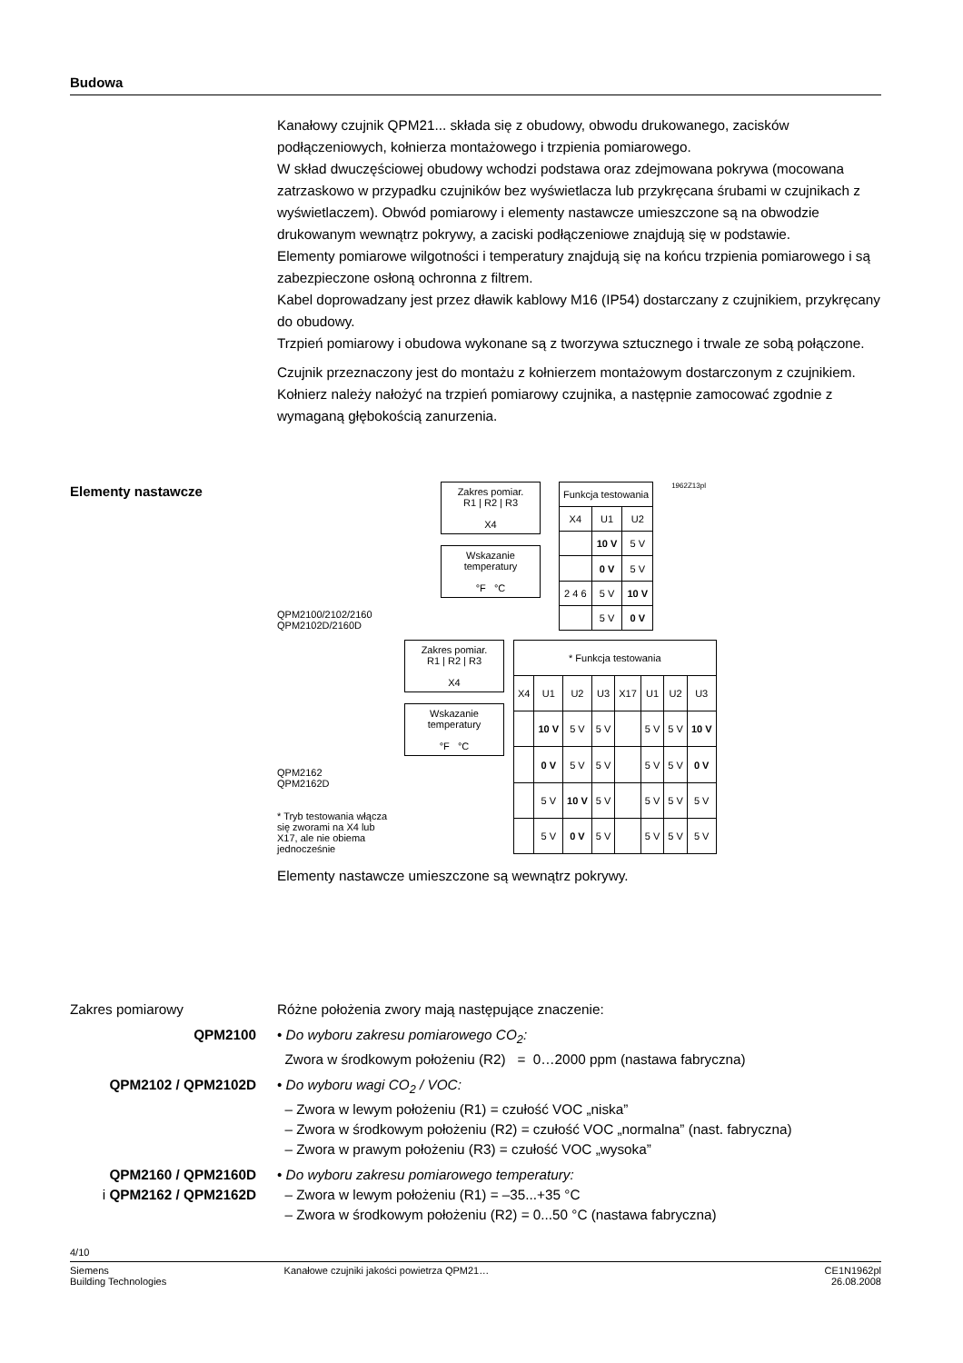Budowa
Kanałowy czujnik QPM21... składa się z obudowy, obwodu drukowanego, zacisków podłączeniowych, kołnierza montażowego i trzpienia pomiarowego.
W skład dwuczęściowej obudowy wchodzi podstawa oraz zdejmowana pokrywa (mocowana zatrzaskowo w przypadku czujników bez wyświetlacza lub przykręcana śrubami w czujnikach z wyświetlaczem). Obwód pomiarowy i elementy nastawcze umieszczone są na obwodzie drukowanym wewnątrz pokrywy, a zaciski podłączeniowe znajdują się w podstawie.
Elementy pomiarowe wilgotności i temperatury znajdują się na końcu trzpienia pomiarowego i są zabezpieczone osłoną ochronna z filtrem.
Kabel doprowadzany jest przez dławik kablowy M16 (IP54) dostarczany z czujnikiem, przykręcany do obudowy.
Trzpień pomiarowy i obudowa wykonane są z tworzywa sztucznego i trwale ze sobą połączone.
Czujnik przeznaczony jest do montażu z kołnierzem montażowym dostarczonym z czujnikiem. Kołnierz należy nałożyć na trzpień pomiarowy czujnika, a następnie zamocować zgodnie z wymaganą głębokością zanurzenia.
Elementy nastawcze
QPM2100/2102/2160
QPM2102D/2160D
Zakres pomiar.
R1 | R2 | R3
X4
Wskazanie temperatury
°F °C
| Funkcja testowania | | |
| --- | --- | --- |
| X4 | U1 | U2 |
| | 10 V | 5 V |
| | 0 V | 5 V |
| 2 4 6 | 5 V | 10 V |
| | 5 V | 0 V |
1962Z13pl
QPM2162
QPM2162D
* Tryb testowania włącza się zworami na X4 lub X17, ale nie obiema jednocześnie
Zakres pomiar.
R1 | R2 | R3
X4
Wskazanie temperatury
°F °C
| * Funkcja testowania | | | | | | | |
| --- | --- | --- | --- | --- | --- | --- | --- |
| X4 | U1 | U2 | U3 | X17 | U1 | U2 | U3 |
| | 10 V | 5 V | 5 V | | 5 V | 5 V | 10 V |
| | 0 V | 5 V | 5 V | | 5 V | 5 V | 0 V |
| | 5 V | 10 V | 5 V | | 5 V | 5 V | 5 V |
| | 5 V | 0 V | 5 V | | 5 V | 5 V | 5 V |
Elementy nastawcze umieszczone są wewnątrz pokrywy.
Zakres pomiarowy Różne położenia zwory mają następujące znaczenie:
QPM2100 • Do wyboru zakresu pomiarowego CO<sub>2</sub>:
Zwora w środkowym położeniu (R2) = 0…2000 ppm (nastawa fabryczna)
QPM2102 / QPM2102D • Do wyboru wagi CO<sub>2</sub> / VOC:
– Zwora w lewym położeniu (R1) = czułość VOC „niska”
– Zwora w środkowym położeniu (R2) = czułość VOC „normalna” (nast. fabryczna)
– Zwora w prawym położeniu (R3) = czułość VOC „wysoka”
QPM2160 / QPM2160D
i QPM2162 / QPM2162D
• Do wyboru zakresu pomiarowego temperatury:
– Zwora w lewym położeniu (R1) = –35...+35 °C
– Zwora w środkowym położeniu (R2) = 0...50 °C (nastawa fabryczna)
4/10
Siemens
Building Technologies
Kanałowe czujniki jakości powietrza QPM21…
CE1N1962pl
26.08.2008